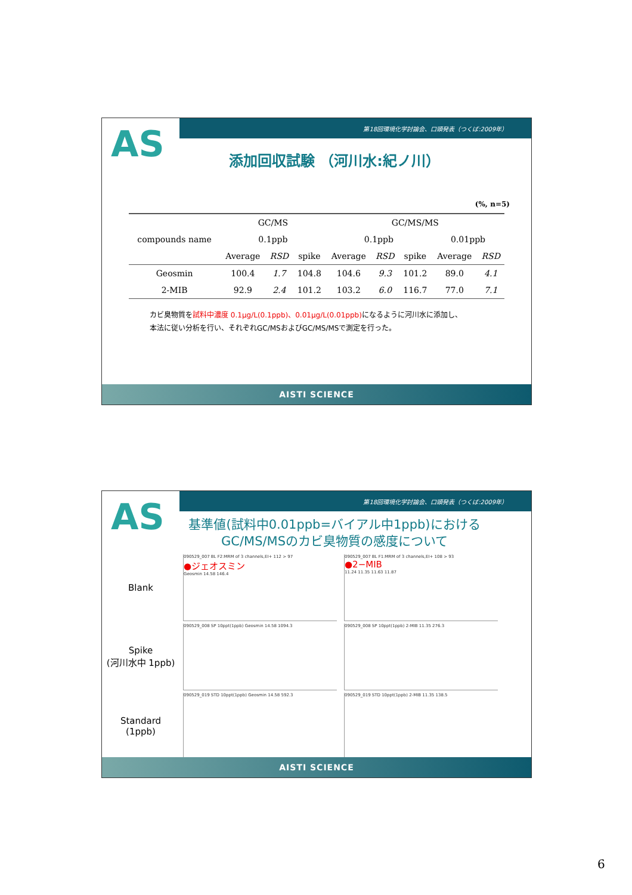第18回環境化学討論会、口頭発表（つくば:2009年）
AS
添加回収試験 （河川水:紀ノ川）
(%, n=5)
| compounds name | GC/MS | | | GC/MS/MS | | | | |
| --- | --- | --- | --- | --- | --- | --- | --- | --- |
| | 0.1ppb | | | 0.1ppb | | | 0.01ppb | |
| | Average | RSD | spike | Average | RSD | spike | Average | RSD |
| Geosmin | 100.4 | 1.7 | 104.8 | 104.6 | 9.3 | 101.2 | 89.0 | 4.1 |
| 2-MIB | 92.9 | 2.4 | 101.2 | 103.2 | 6.0 | 116.7 | 77.0 | 7.1 |
カビ臭物質を試料中濃度 0.1μg/L(0.1ppb)、0.01μg/L(0.01ppb) になるように河川水に添加し、
本法に従い分析を行い、それぞれGC/MSおよびGC/MS/MSで測定を行った。
AISTI SCIENCE
第18回環境化学討論会、口頭発表（つくば:2009年）
AS
基準値(試料中0.01ppb=バイアル中1ppb)における
GC/MS/MSのカビ臭物質の感度について
Blank
090529_007 BL F2:MRM of 3 channels,EI+ 112 > 97
●ジェオスミン
Geosmin 14.58 146.4
090529_007 BL F1:MRM of 3 channels,EI+ 108 > 93
●2−MIB
11.24 11.35 11.63 11.87
Spike
(河川水中 1ppb)
090529_008 SP 10ppt(1ppb) Geosmin 14.58 1094.3
090529_008 SP 10ppt(1ppb) 2-MIB 11.35 276.3
Standard
(1ppb)
090529_019 STD 10ppt(1ppb) Geosmin 14.58 592.3
090529_019 STD 10ppt(1ppb) 2-MIB 11.35 138.5
AISTI SCIENCE
6